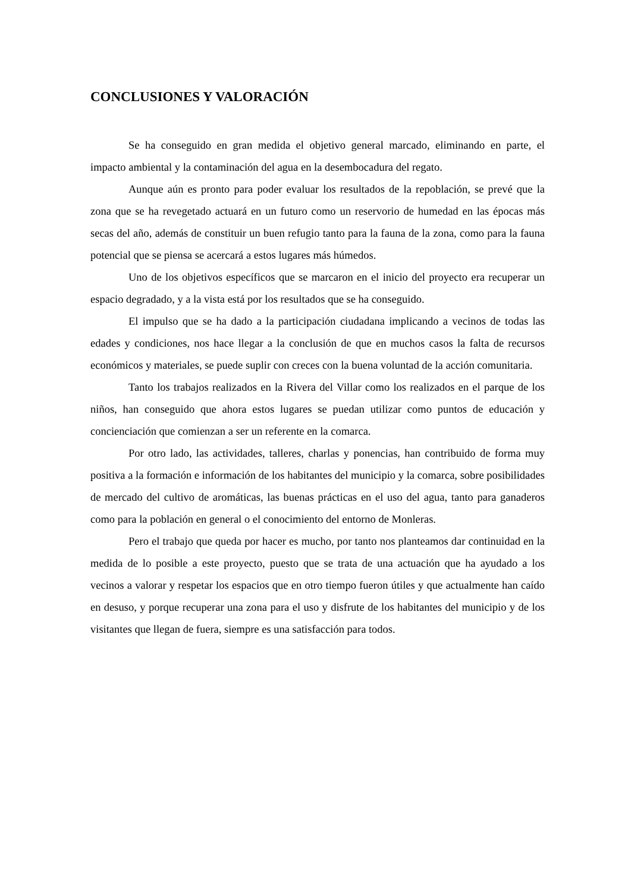CONCLUSIONES Y VALORACIÓN
Se ha conseguido en gran medida el objetivo general marcado, eliminando en parte, el impacto ambiental y la contaminación del agua en la desembocadura del regato.
Aunque aún es pronto para poder evaluar los resultados de la repoblación, se prevé que la zona que se ha revegetado actuará en un futuro como un reservorio de humedad en las épocas más secas del año, además de constituir un buen refugio tanto para la fauna de la zona, como para la fauna potencial que se piensa se acercará a estos lugares más húmedos.
Uno de los objetivos específicos que se marcaron en el inicio del proyecto era recuperar un espacio degradado, y a la vista está por los resultados que se ha conseguido.
El impulso que se ha dado a la participación ciudadana implicando a vecinos de todas las edades y condiciones, nos hace llegar a la conclusión de que en muchos casos la falta de recursos económicos y materiales, se puede suplir con creces con la buena voluntad de la acción comunitaria.
Tanto los trabajos realizados en la Rivera del Villar como los realizados en el parque de los niños, han conseguido que ahora estos lugares se puedan utilizar como puntos de educación y concienciación que comienzan a ser un referente en la comarca.
Por otro lado, las actividades, talleres, charlas y ponencias, han contribuido de forma muy positiva a la formación e información de los habitantes del municipio y la comarca, sobre posibilidades de mercado del cultivo de aromáticas, las buenas prácticas en el uso del agua, tanto para ganaderos como para la población en general o el conocimiento del entorno de Monleras.
Pero el trabajo que queda por hacer es mucho, por tanto nos planteamos dar continuidad en la medida de lo posible a este proyecto, puesto que se trata de una actuación que ha ayudado a los vecinos a valorar y respetar los espacios que en otro tiempo fueron útiles y que actualmente han caído en desuso, y porque recuperar una zona para el uso y disfrute de los habitantes del municipio y de los visitantes que llegan de fuera, siempre es una satisfacción para todos.